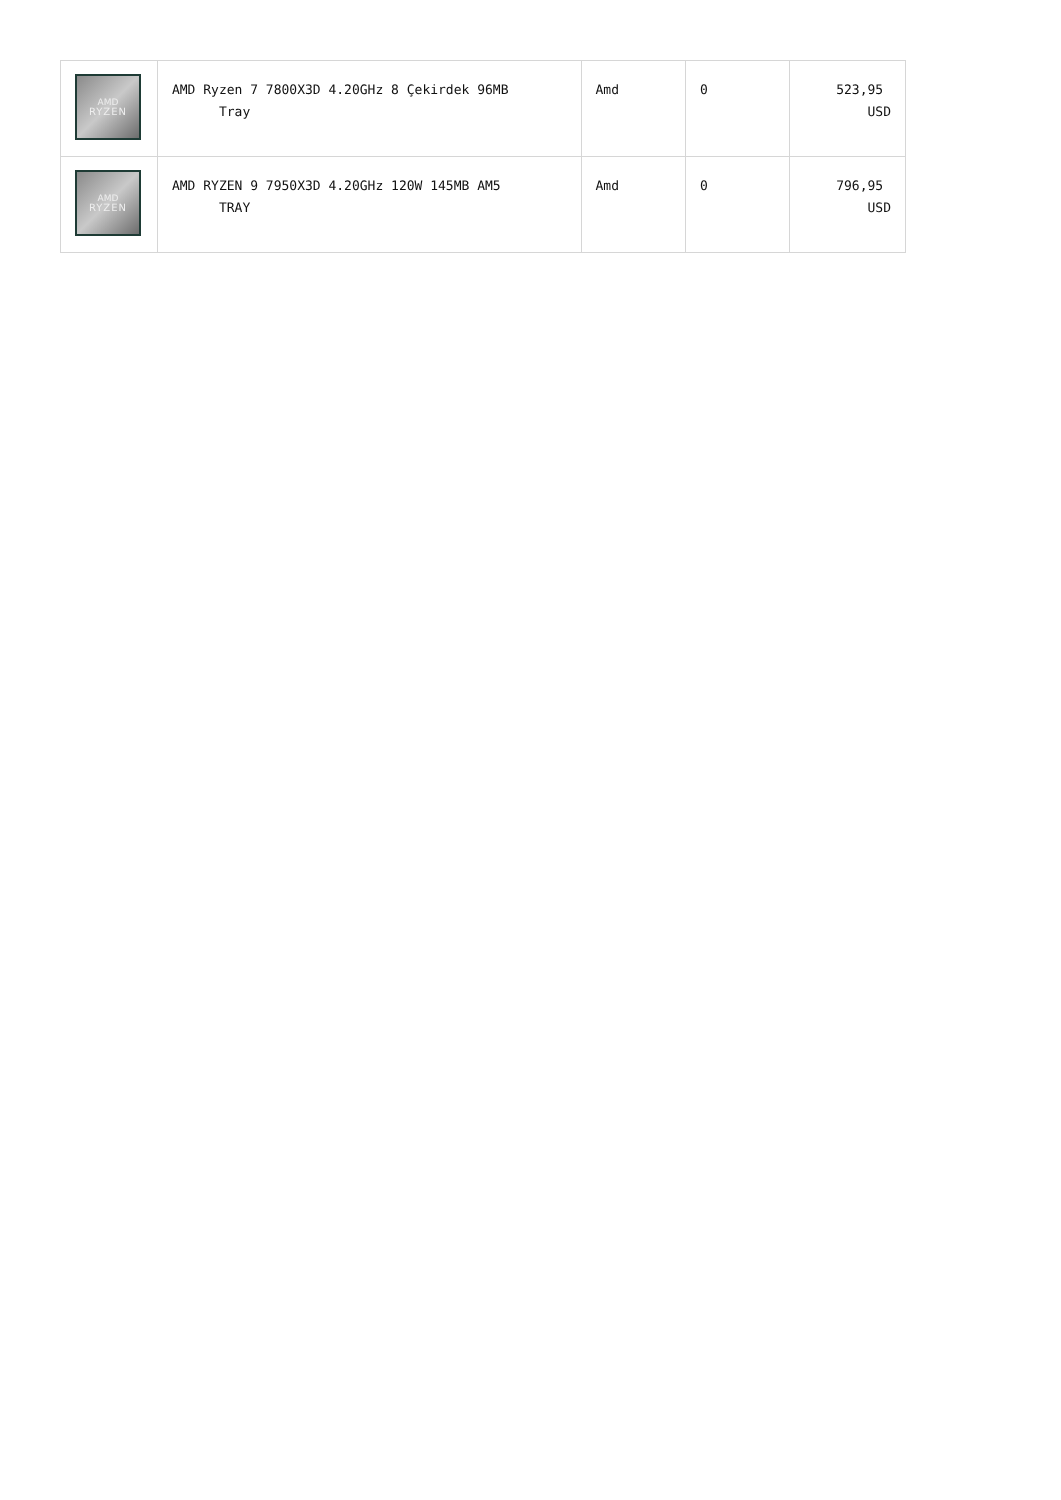| AMD RYZEN | AMD Ryzen 7 7800X3D 4.20GHz 8 Çekirdek 96MB Tray | Amd | 0 | 523,95 USD |
| AMD RYZEN | AMD RYZEN 9 7950X3D 4.20GHz 120W 145MB AM5 TRAY | Amd | 0 | 796,95 USD |